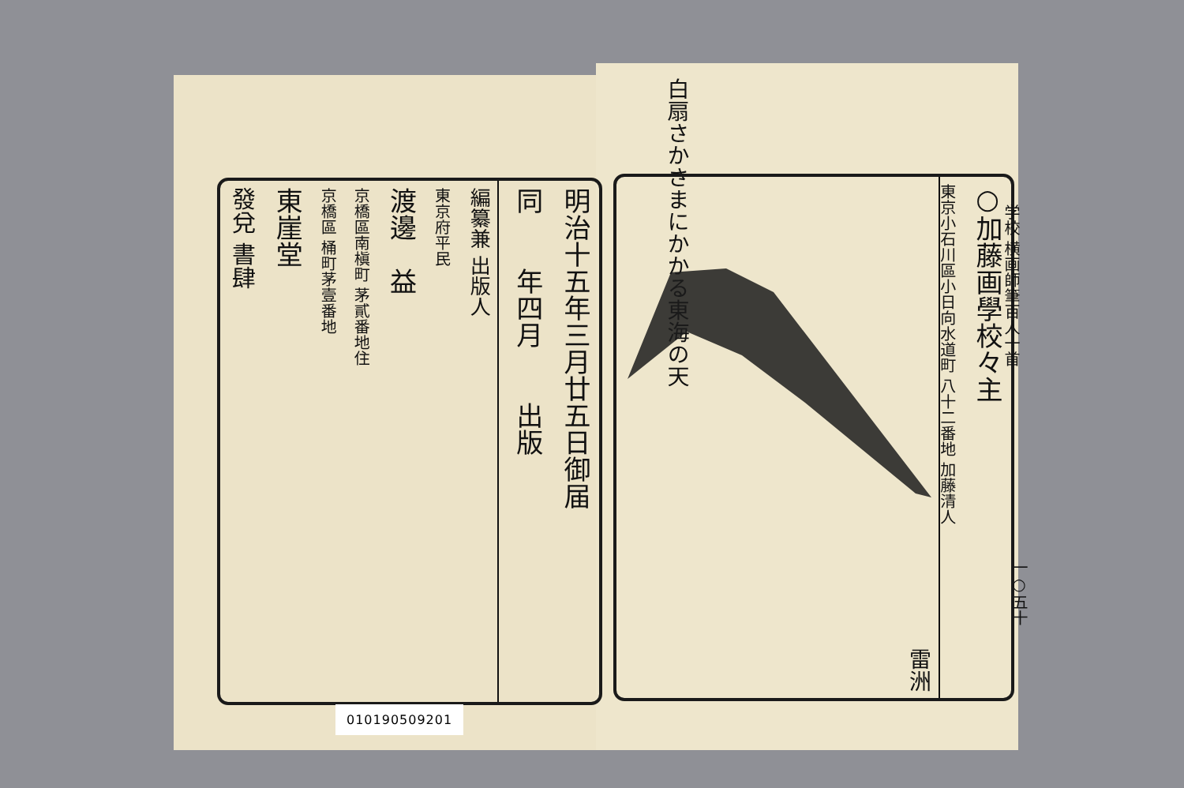明治十五年三月廿五日御届
同　　年四月　　出版
編纂兼 出版人
東京府平民
渡邊　益
京橋區南槇町 茅貳番地住
京橋區 桶町茅壹番地
東崖堂
發兌 書肆
白扇さかさまにかかる東海の天
○加藤画學校々主
東京小石川區小日向水道町 八十二番地 加藤清人
雷洲
学校 横画師筆百人一首
一○五十
010190509201